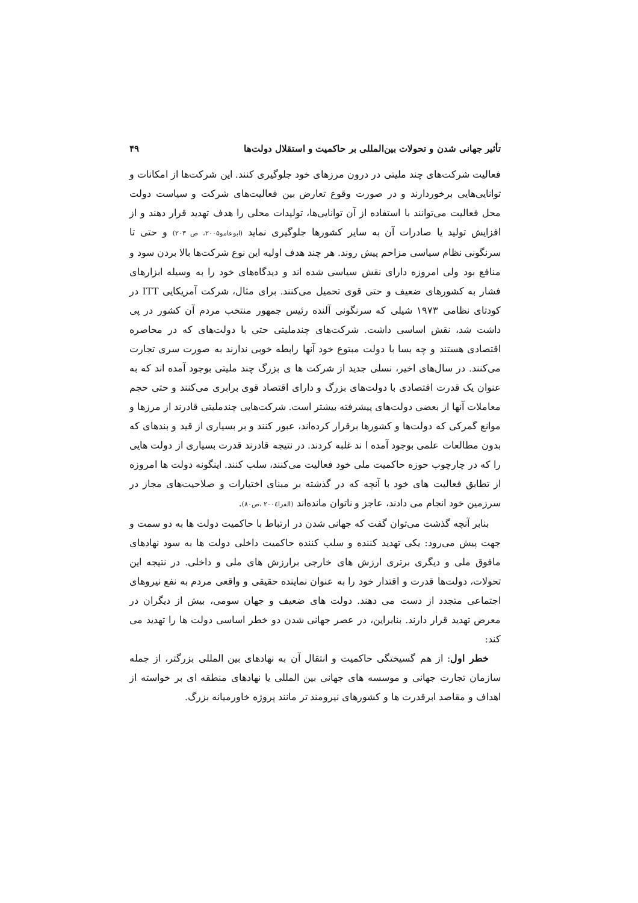تأثیر جهانی شدن و تحولات بین‌المللی بر حاکمیت و استقلال دولت‌ها ۴۹
فعالیت شرکت‌های چند ملیتی در درون مرزهای خود جلوگیری کنند. این شرکت‌ها از امکانات و توانایی‌هایی برخوردارند و در صورت وقوع تعارض بین فعالیت‌های شرکت و سیاست دولت محل فعالیت می‌توانند با استفاده از آن توانایی‌ها، تولیدات محلی را هدف تهدید قرار دهند و از افزایش تولید یا صادرات آن به سایر کشورها جلوگیری نماید (ابوعامو۲۰۰۵، ص ۲۰۳) و حتی تا سرنگونی نظام سیاسی مزاحم پیش روند. هر چند هدف اولیه این نوع شرکت‌ها بالا بردن سود و منافع بود ولی امروزه دارای نقش سیاسی شده اند و دیدگاه‌های خود را به وسیله ابزارهای فشار به کشورهای ضعیف و حتی قوی تحمیل می‌کنند. برای مثال، شرکت آمریکایی ITT در کودتای نظامی ۱۹۷۳ شیلی که سرنگونی آلنده رئیس جمهور منتخب مردم آن کشور در پی داشت شد، نقش اساسی داشت. شرکت‌های چندملیتی حتی با دولت‌های که در محاصره اقتصادی هستند و چه بسا با دولت مبتوع خود آنها رابطه خوبی ندارند به صورت سری تجارت می‌کنند. در سال‌های اخیر، نسلی جدید از شرکت ها ی بزرگ چند ملیتی بوجود آمده اند که به عنوان یک قدرت اقتصادی با دولت‌های بزرگ و دارای اقتصاد قوی برابری می‌کنند و حتی حجم معاملات آنها از بعضی دولت‌های پیشرفته بیشتر است. شرکت‌هایی چندملیتی قادرند از مرزها و موانع گمرکی که دولت‌ها و کشورها برقرار کرده‌اند، عبور کنند و بر بسیاری از قید و بندهای که بدون مطالعات علمی بوجود آمده ا ند غلبه کردند. در نتیجه قادرند قدرت بسیاری از دولت هایی را که در چارچوب حوزه حاکمیت ملی خود فعالیت می‌کنند، سلب کنند. اینگونه دولت ها امروزه از تطابق فعالیت های خود با آنچه که در گذشته بر مبنای اختیارات و صلاحیت‌های مجاز در سرزمین خود انجام می دادند، عاجز و ناتوان مانده‌اند (الفرا۲۰۰٤ ،ص۸۰).
بنابر آنچه گذشت می‌توان گفت که جهانی شدن در ارتباط با حاکمیت دولت ها به دو سمت و جهت پیش می‌رود: یکی تهدید کننده و سلب کننده حاکمیت داخلی دولت ها به سود نهادهای مافوق ملی و دیگری برتری ارزش های خارجی برارزش های ملی و داخلی. در نتیجه این تحولات، دولت‌ها قدرت و اقتدار خود را به عنوان نماینده حقیقی و واقعی مردم به نفع نیروهای اجتماعی متجدد از دست می دهند. دولت های ضعیف و جهان سومی، بیش از دیگران در معرض تهدید قرار دارند. بنابراین، در عصر جهانی شدن دو خطر اساسی دولت ها را تهدید می کند:
خطر اول: از هم گسیختگی حاکمیت و انتقال آن به نهادهای بین المللی بزرگتر، از جمله سازمان تجارت جهانی و موسسه های جهانی بین المللی یا نهادهای منطقه ای بر خواسته از اهداف و مقاصد ابرقدرت ها و کشورهای نیرومند تر مانند پروژه خاورمیانه بزرگ.